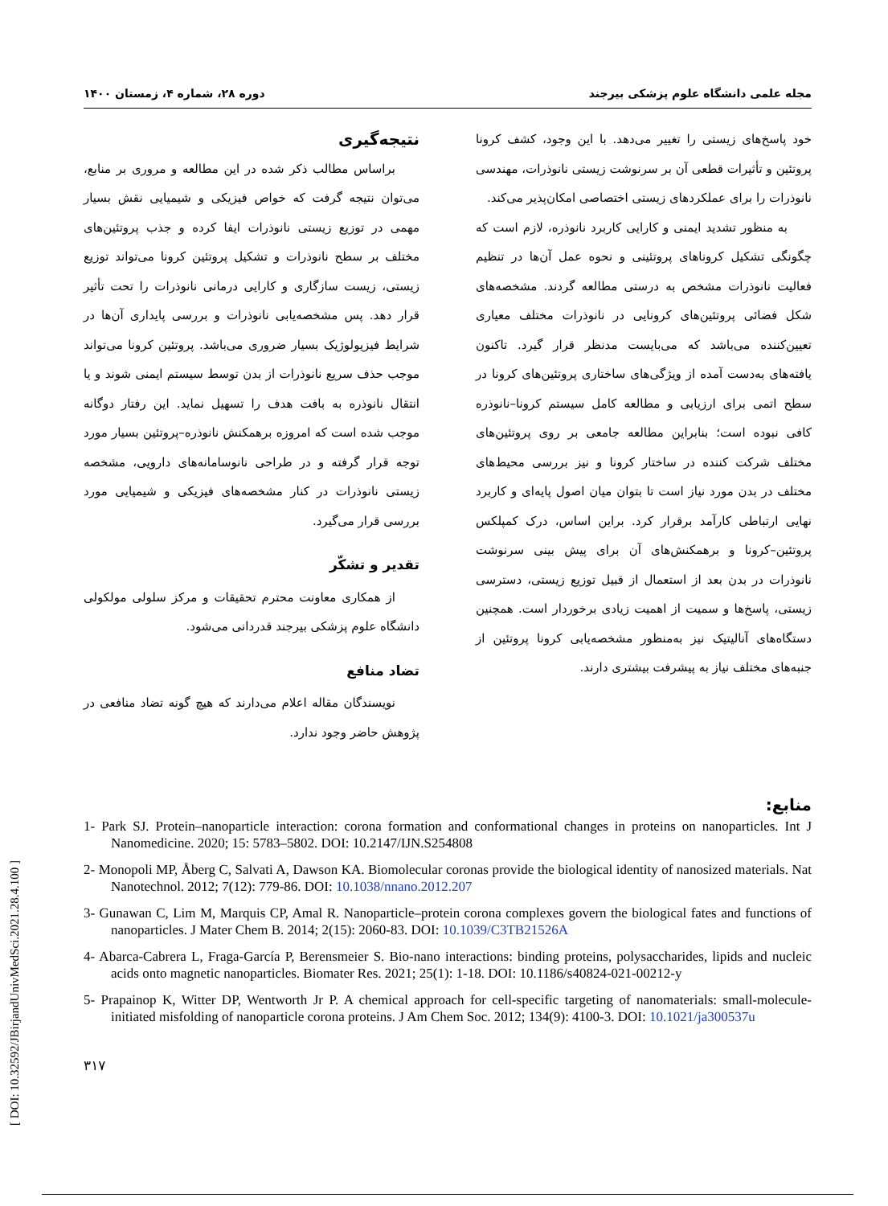مجله علمی دانشگاه علوم پزشکی بیرجند دوره ۲۸، شماره ۴، زمستان ۱۴۰۰
خود پاسخ‌های زیستی را تغییر می‌دهد. با این وجود، کشف کرونا پروتئین و تأثیرات قطعی آن بر سرنوشت زیستی نانوذرات، مهندسی نانوذرات را برای عملکردهای زیستی اختصاصی امکان‌پذیر می‌کند.
به منظور تشدید ایمنی و کارایی کاربرد نانوذره، لازم است که چگونگی تشکیل کروناهای پروتئینی و نحوه عمل آن‌ها در تنظیم فعالیت نانوذرات مشخص به درستی مطالعه گردند. مشخصه‌های شکل فضائی پروتئین‌های کرونایی در نانوذرات مختلف معیاری تعیین‌کننده می‌باشد که می‌بایست مدنظر قرار گیرد. تاکنون یافته‌های به‌دست آمده از ویژگی‌های ساختاری پروتئین‌های کرونا در سطح اتمی برای ارزیابی و مطالعه کامل سیستم کرونا–نانوذره کافی نبوده است؛ بنابراین مطالعه جامعی بر روی پروتئین‌های مختلف شرکت کننده در ساختار کرونا و نیز بررسی محیط‌های مختلف در بدن مورد نیاز است تا بتوان میان اصول پایه‌ای و کاربرد نهایی ارتباطی کارآمد برقرار کرد. براین اساس، درک کمپلکس پروتئین–کرونا و برهمکنش‌های آن برای پیش بینی سرنوشت نانوذرات در بدن بعد از استعمال از قبیل توزیع زیستی، دسترسی زیستی، پاسخ‌ها و سمیت از اهمیت زیادی برخوردار است. همچنین دستگاه‌های آنالیتیک نیز به‌منظور مشخصه‌یابی کرونا پروتئین از جنبه‌های مختلف نیاز به پیشرفت بیشتری دارند.
نتیجه‌گیری
براساس مطالب ذکر شده در این مطالعه و مروری بر منابع، می‌توان نتیجه گرفت که خواص فیزیکی و شیمیایی نقش بسیار مهمی در توزیع زیستی نانوذرات ایفا کرده و جذب پروتئین‌های مختلف بر سطح نانوذرات و تشکیل پروتئین کرونا می‌تواند توزیع زیستی، زیست سازگاری و کارایی درمانی نانوذرات را تحت تأثیر قرار دهد. پس مشخصه‌یابی نانوذرات و بررسی پایداری آن‌ها در شرایط فیزیولوژیک بسیار ضروری می‌باشد. پروتئین کرونا می‌تواند موجب حذف سریع نانوذرات از بدن توسط سیستم ایمنی شوند و یا انتقال نانوذره به بافت هدف را تسهیل نماید. این رفتار دوگانه موجب شده است که امروزه برهمکنش نانوذره–پروتئین بسیار مورد توجه قرار گرفته و در طراحی نانوسامانه‌های دارویی، مشخصه زیستی نانوذرات در کنار مشخصه‌های فیزیکی و شیمیایی مورد بررسی قرار می‌گیرد.
تقدیر و تشکّر
از همکاری معاونت محترم تحقیقات و مرکز سلولی مولکولی دانشگاه علوم پزشکی بیرجند قدردانی می‌شود.
تضاد منافع
نویسندگان مقاله اعلام می‌دارند که هیچ گونه تضاد منافعی در پژوهش حاضر وجود ندارد.
منابع:
1- Park SJ. Protein–nanoparticle interaction: corona formation and conformational changes in proteins on nanoparticles. Int J Nanomedicine. 2020; 15: 5783–5802. DOI: 10.2147/IJN.S254808
2- Monopoli MP, Åberg C, Salvati A, Dawson KA. Biomolecular coronas provide the biological identity of nanosized materials. Nat Nanotechnol. 2012; 7(12): 779-86. DOI: 10.1038/nnano.2012.207
3- Gunawan C, Lim M, Marquis CP, Amal R. Nanoparticle–protein corona complexes govern the biological fates and functions of nanoparticles. J Mater Chem B. 2014; 2(15): 2060-83. DOI: 10.1039/C3TB21526A
4- Abarca-Cabrera L, Fraga-García P, Berensmeier S. Bio-nano interactions: binding proteins, polysaccharides, lipids and nucleic acids onto magnetic nanoparticles. Biomater Res. 2021; 25(1): 1-18. DOI: 10.1186/s40824-021-00212-y
5- Prapainop K, Witter DP, Wentworth Jr P. A chemical approach for cell-specific targeting of nanomaterials: small-molecule-initiated misfolding of nanoparticle corona proteins. J Am Chem Soc. 2012; 134(9): 4100-3. DOI: 10.1021/ja300537u
۳۱۷
[ DOI: 10.32592/JBirjandUnivMedSci.2021.28.4.100 ]